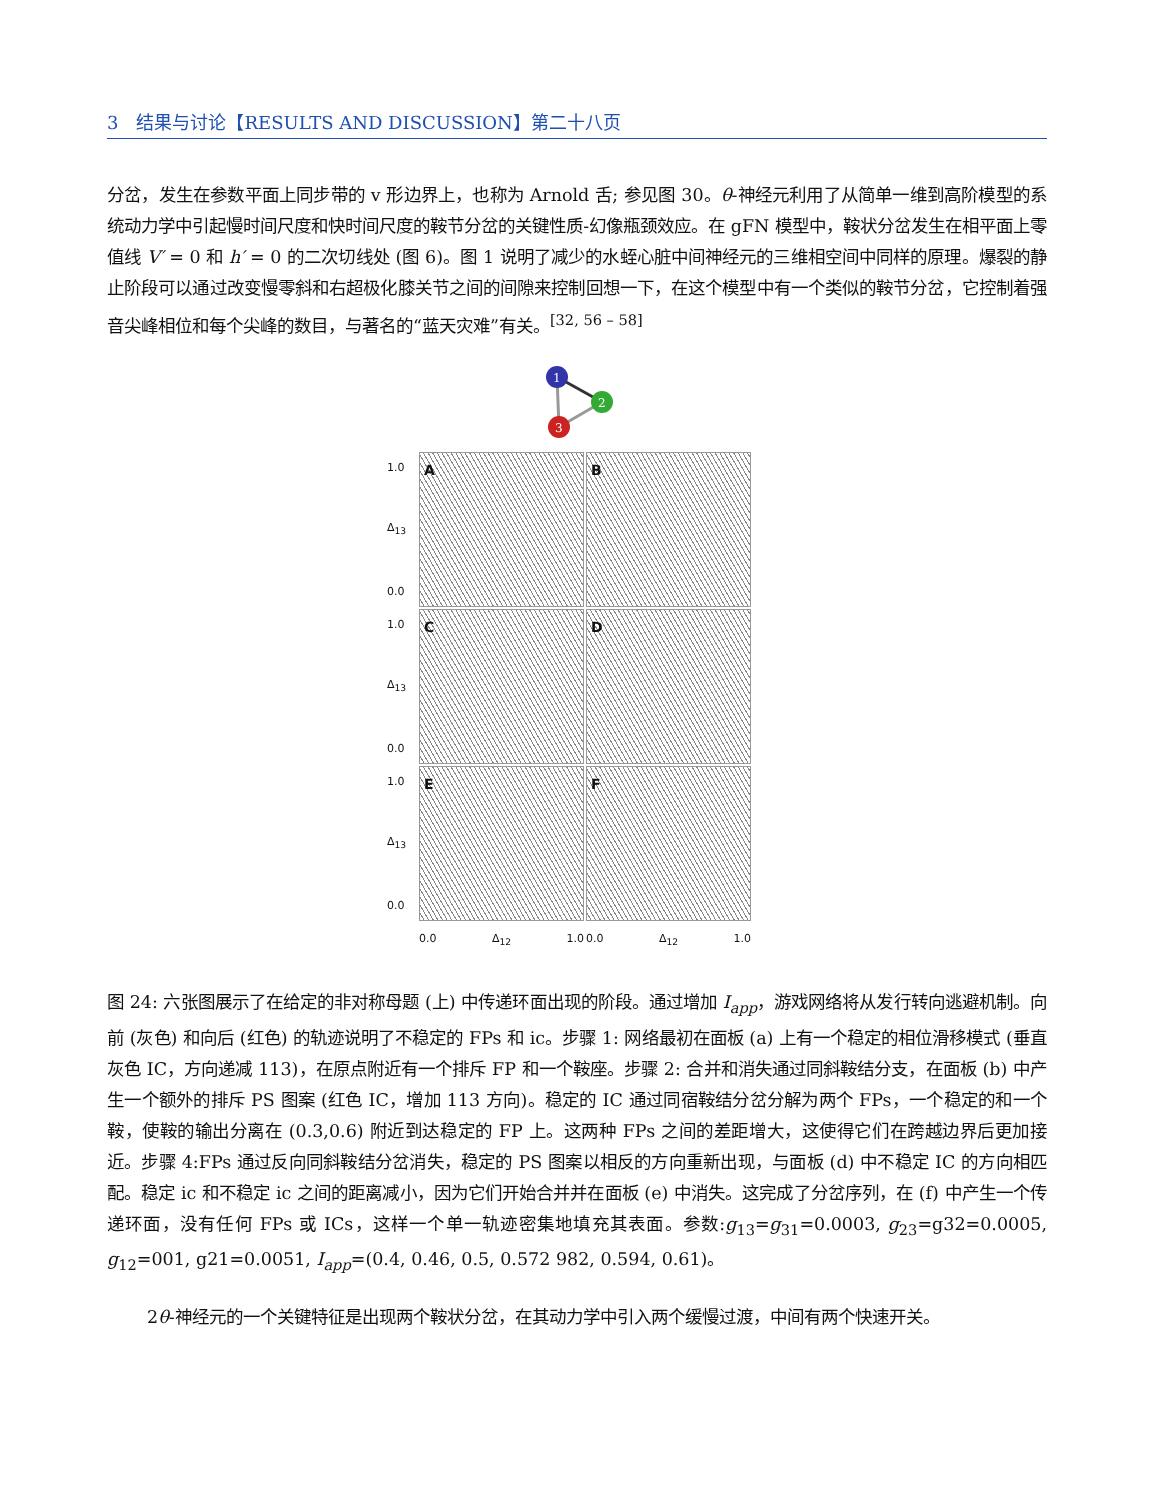3　结果与讨论【RESULTS AND DISCUSSION】第二十八页
分岔，发生在参数平面上同步带的 v 形边界上，也称为 Arnold 舌; 参见图 30。θ-神经元利用了从简单一维到高阶模型的系统动力学中引起慢时间尺度和快时间尺度的鞍节分岔的关键性质-幻像瓶颈效应。在 gFN 模型中，鞍状分岔发生在相平面上零值线 V′ = 0 和 h′ = 0 的二次切线处 (图 6)。图 1 说明了减少的水蛭心脏中间神经元的三维相空间中同样的原理。爆裂的静止阶段可以通过改变慢零斜和右超极化膝关节之间的间隙来控制回想一下，在这个模型中有一个类似的鞍节分岔，它控制着强音尖峰相位和每个尖峰的数目，与著名的“蓝天灾难”有关。<sup>[32, 56 – 58]</sup>
1
2
3
1.0
Δ<sub>13</sub>
0.0
A
B
1.0
Δ<sub>13</sub>
0.0
C
D
1.0
Δ<sub>13</sub>
0.0
E
F
0.0 Δ<sub>12</sub> 1.0
0.0 Δ<sub>12</sub> 1.0
图 24: 六张图展示了在给定的非对称母题 (上) 中传递环面出现的阶段。通过增加 I<sub>app</sub>，游戏网络将从发行转向逃避机制。向前 (灰色) 和向后 (红色) 的轨迹说明了不稳定的 FPs 和 ic。步骤 1: 网络最初在面板 (a) 上有一个稳定的相位滑移模式 (垂直灰色 IC，方向递减 113)，在原点附近有一个排斥 FP 和一个鞍座。步骤 2: 合并和消失通过同斜鞍结分支，在面板 (b) 中产生一个额外的排斥 PS 图案 (红色 IC，增加 113 方向)。稳定的 IC 通过同宿鞍结分岔分解为两个 FPs，一个稳定的和一个鞍，使鞍的输出分离在 (0.3,0.6) 附近到达稳定的 FP 上。这两种 FPs 之间的差距增大，这使得它们在跨越边界后更加接近。步骤 4:FPs 通过反向同斜鞍结分岔消失，稳定的 PS 图案以相反的方向重新出现，与面板 (d) 中不稳定 IC 的方向相匹配。稳定 ic 和不稳定 ic 之间的距离减小，因为它们开始合并并在面板 (e) 中消失。这完成了分岔序列，在 (f) 中产生一个传递环面，没有任何 FPs 或 ICs，这样一个单一轨迹密集地填充其表面。参数:g<sub>13</sub>=g<sub>31</sub>=0.0003, g<sub>23</sub>=g32=0.0005, g<sub>12</sub>=001, g21=0.0051, I<sub>app</sub>=(0.4, 0.46, 0.5, 0.572 982, 0.594, 0.61)。
2θ-神经元的一个关键特征是出现两个鞍状分岔，在其动力学中引入两个缓慢过渡，中间有两个快速开关。